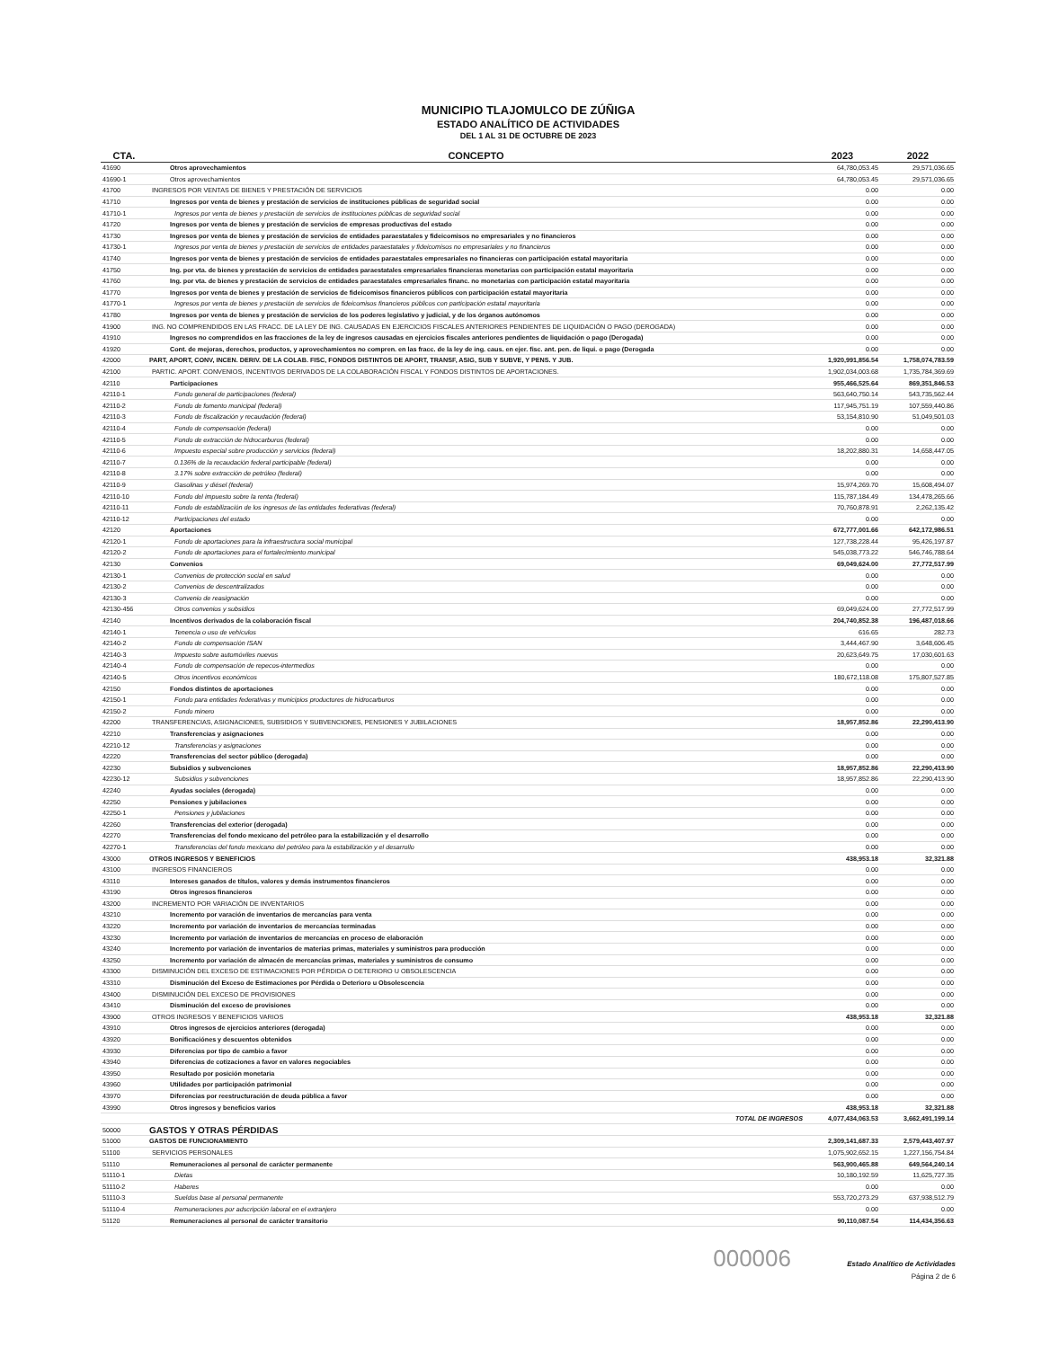MUNICIPIO TLAJOMULCO DE ZÚÑIGA
ESTADO ANALÍTICO DE ACTIVIDADES
DEL 1 AL 31 DE OCTUBRE DE 2023
| CTA. | CONCEPTO | 2023 | 2022 |
| --- | --- | --- | --- |
| 41690 | Otros aprovechamientos | 64,780,053.45 | 29,571,036.65 |
| 41690-1 | Otros aprovechamientos | 64,780,053.45 | 29,571,036.65 |
| 41700 | INGRESOS POR VENTAS DE BIENES Y PRESTACIÓN DE SERVICIOS | 0.00 | 0.00 |
| 41710 | Ingresos por venta de bienes y prestación de servicios de instituciones públicas de seguridad social | 0.00 | 0.00 |
| 41710-1 | Ingresos por venta de bienes y prestación de servicios de instituciones públicas de seguridad social | 0.00 | 0.00 |
| 41720 | Ingresos por venta de bienes y prestación de servicios de empresas productivas del estado | 0.00 | 0.00 |
| 41730 | Ingresos por venta de bienes y prestación de servicios de entidades paraestatales y fideicomisos no empresariales y no financieros | 0.00 | 0.00 |
| 41730-1 | Ingresos por venta de bienes y prestación de servicios de entidades paraestatales y fideicomisos no empresariales y no financieros | 0.00 | 0.00 |
| 41740 | Ingresos por venta de bienes y prestación de servicios de entidades paraestatales empresariales no financieras con participación estatal mayoritaria | 0.00 | 0.00 |
| 41750 | Ing. por vta. de bienes y prestación de servicios de entidades paraestatales empresariales financieras monetarias con participación estatal mayoritaria | 0.00 | 0.00 |
| 41760 | Ing. por vta. de bienes y prestación de servicios de entidades paraestatales empresariales financ. no monetarias con participación estatal mayoritaria | 0.00 | 0.00 |
| 41770 | Ingresos por venta de bienes y prestación de servicios de fideicomisos financieros públicos con participación estatal mayoritaria | 0.00 | 0.00 |
| 41770-1 | Ingresos por venta de bienes y prestación de servicios de fideicomisos financieros públicos con participación estatal mayoritaria | 0.00 | 0.00 |
| 41780 | Ingresos por venta de bienes y prestación de servicios de los poderes legislativo y judicial, y de los órganos autónomos | 0.00 | 0.00 |
| 41900 | ING. NO COMPRENDIDOS EN LAS FRACC. DE LA LEY DE ING. CAUSADAS EN EJERCICIOS FISCALES ANTERIORES PENDIENTES DE LIQUIDACIÓN O PAGO (DEROGADA) | 0.00 | 0.00 |
| 41910 | Ingresos no comprendidos en las fracciones de la ley de ingresos causadas en ejercicios fiscales anteriores pendientes de liquidación o pago (Derogada) | 0.00 | 0.00 |
| 41920 | Cont. de mejoras, derechos, productos, y aprovechamientos no compren. en las fracc. de la ley de ing. caus. en ejer. fisc. ant. pen. de liqui. o pago (Derogada | 0.00 | 0.00 |
| 42000 | PART, APORT, CONV, INCEN. DERIV. DE LA COLAB. FISC, FONDOS DISTINTOS DE APORT, TRANSF, ASIG, SUB Y SUBVE, Y PENS. Y JUB. | 1,920,991,856.54 | 1,758,074,783.59 |
| 42100 | PARTIC. APORT. CONVENIOS, INCENTIVOS DERIVADOS DE LA COLABORACIÓN FISCAL Y FONDOS DISTINTOS DE APORTACIONES. | 1,902,034,003.68 | 1,735,784,369.69 |
| 42110 | Participaciones | 955,466,525.64 | 869,351,846.53 |
| 42110-1 | Fondo general de participaciones (federal) | 563,640,750.14 | 543,735,562.44 |
| 42110-2 | Fondo de fomento municipal (federal) | 117,945,751.19 | 107,559,440.86 |
| 42110-3 | Fondo de fiscalización y recaudación (federal) | 53,154,810.90 | 51,049,501.03 |
| 42110-4 | Fondo de compensación (federal) | 0.00 | 0.00 |
| 42110-5 | Fondo de extracción de hidrocarburos (federal) | 0.00 | 0.00 |
| 42110-6 | Impuesto especial sobre producción y servicios (federal) | 18,202,880.31 | 14,658,447.05 |
| 42110-7 | 0.136% de la recaudación federal participable (federal) | 0.00 | 0.00 |
| 42110-8 | 3.17% sobre extracción de petróleo (federal) | 0.00 | 0.00 |
| 42110-9 | Gasolinas y diésel (federal) | 15,974,269.70 | 15,608,494.07 |
| 42110-10 | Fondo del impuesto sobre la renta (federal) | 115,787,184.49 | 134,478,265.66 |
| 42110-11 | Fondo de estabilización de los ingresos de las entidades federativas (federal) | 70,760,878.91 | 2,262,135.42 |
| 42110-12 | Participaciones del estado | 0.00 | 0.00 |
| 42120 | Aportaciones | 672,777,001.66 | 642,172,986.51 |
| 42120-1 | Fondo de aportaciones para la infraestructura social municipal | 127,738,228.44 | 95,426,197.87 |
| 42120-2 | Fondo de aportaciones para el fortalecimiento municipal | 545,038,773.22 | 546,746,788.64 |
| 42130 | Convenios | 69,049,624.00 | 27,772,517.99 |
| 42130-1 | Convenios de protección social en salud | 0.00 | 0.00 |
| 42130-2 | Convenios de descentralizados | 0.00 | 0.00 |
| 42130-3 | Convenio de reasignación | 0.00 | 0.00 |
| 42130-456 | Otros convenios y subsidios | 69,049,624.00 | 27,772,517.99 |
| 42140 | Incentivos derivados de la colaboración fiscal | 204,740,852.38 | 196,487,018.66 |
| 42140-1 | Tenencia o uso de vehículos | 616.65 | 282.73 |
| 42140-2 | Fondo de compensación ISAN | 3,444,467.90 | 3,648,606.45 |
| 42140-3 | Impuesto sobre automóviles nuevos | 20,623,649.75 | 17,030,601.63 |
| 42140-4 | Fondo de compensación de repecos-intermedios | 0.00 | 0.00 |
| 42140-5 | Otros incentivos económicos | 180,672,118.08 | 175,807,527.85 |
| 42150 | Fondos distintos de aportaciones | 0.00 | 0.00 |
| 42150-1 | Fondo para entidades federativas y municipios productores de hidrocarburos | 0.00 | 0.00 |
| 42150-2 | Fondo minero | 0.00 | 0.00 |
| 42200 | TRANSFERENCIAS, ASIGNACIONES, SUBSIDIOS Y SUBVENCIONES, PENSIONES Y JUBILACIONES | 18,957,852.86 | 22,290,413.90 |
| 42210 | Transferencias y asignaciones | 0.00 | 0.00 |
| 42210-12 | Transferencias y asignaciones | 0.00 | 0.00 |
| 42220 | Transferencias del sector público (derogada) | 0.00 | 0.00 |
| 42230 | Subsidios y subvenciones | 18,957,852.86 | 22,290,413.90 |
| 42230-12 | Subsidios y subvenciones | 18,957,852.86 | 22,290,413.90 |
| 42240 | Ayudas sociales (derogada) | 0.00 | 0.00 |
| 42250 | Pensiones y jubilaciones | 0.00 | 0.00 |
| 42250-1 | Pensiones y jubilaciones | 0.00 | 0.00 |
| 42260 | Transferencias del exterior (derogada) | 0.00 | 0.00 |
| 42270 | Transferencias del fondo mexicano del petróleo para la estabilización y el desarrollo | 0.00 | 0.00 |
| 42270-1 | Transferencias del fondo mexicano del petróleo para la estabilización y el desarrollo | 0.00 | 0.00 |
| 43000 | OTROS INGRESOS Y BENEFICIOS | 438,953.18 | 32,321.88 |
| 43100 | INGRESOS FINANCIEROS | 0.00 | 0.00 |
| 43110 | Intereses ganados de títulos, valores y demás instrumentos financieros | 0.00 | 0.00 |
| 43190 | Otros ingresos financieros | 0.00 | 0.00 |
| 43200 | INCREMENTO POR VARIACIÓN DE INVENTARIOS | 0.00 | 0.00 |
| 43210 | Incremento por varación de inventarios de mercancías para venta | 0.00 | 0.00 |
| 43220 | Incremento por variación de inventarios de mercancías terminadas | 0.00 | 0.00 |
| 43230 | Incremento por variación de inventarios de mercancías en proceso de elaboración | 0.00 | 0.00 |
| 43240 | Incremento por variación de inventarios de materias primas, materiales y suministros para producción | 0.00 | 0.00 |
| 43250 | Incremento por variación de almacén de mercancías primas, materiales y suministros de consumo | 0.00 | 0.00 |
| 43300 | DISMINUCIÓN DEL EXCESO DE ESTIMACIONES POR PÉRDIDA O DETERIORO U OBSOLESCENCIA | 0.00 | 0.00 |
| 43310 | Disminución del Exceso de Estimaciones por Pérdida o Deterioro u Obsolescencia | 0.00 | 0.00 |
| 43400 | DISMINUCIÓN DEL EXCESO DE PROVISIONES | 0.00 | 0.00 |
| 43410 | Disminución del exceso de provisiones | 0.00 | 0.00 |
| 43900 | OTROS INGRESOS Y BENEFICIOS VARIOS | 438,953.18 | 32,321.88 |
| 43910 | Otros ingresos de ejercicios anteriores (derogada) | 0.00 | 0.00 |
| 43920 | Bonificaciónes y descuentos obtenidos | 0.00 | 0.00 |
| 43930 | Diferencias por tipo de cambio a favor | 0.00 | 0.00 |
| 43940 | Diferencias de cotizaciones a favor en valores negociables | 0.00 | 0.00 |
| 43950 | Resultado por posición monetaria | 0.00 | 0.00 |
| 43960 | Utilidades por participación patrimonial | 0.00 | 0.00 |
| 43970 | Diferencias por reestructuración de deuda pública a favor | 0.00 | 0.00 |
| 43990 | Otros ingresos y beneficios varios | 438,953.18 | 32,321.88 |
| | TOTAL DE INGRESOS | 4,077,434,063.53 | 3,662,491,199.14 |
| 50000 | GASTOS Y OTRAS PÉRDIDAS | | |
| 51000 | GASTOS DE FUNCIONAMIENTO | 2,309,141,687.33 | 2,579,443,407.97 |
| 51100 | SERVICIOS PERSONALES | 1,075,902,652.15 | 1,227,156,754.84 |
| 51110 | Remuneraciones al personal de carácter permanente | 563,900,465.88 | 649,564,240.14 |
| 51110-1 | Dietas | 10,180,192.59 | 11,625,727.35 |
| 51110-2 | Haberes | 0.00 | 0.00 |
| 51110-3 | Sueldos base al personal permanente | 553,720,273.29 | 637,938,512.79 |
| 51110-4 | Remuneraciones por adscripción laboral en el extranjero | 0.00 | 0.00 |
| 51120 | Remuneraciones al personal de carácter transitorio | 90,110,087.54 | 114,434,356.63 |
000006 Estado Analítico de Actividades
Página 2 de 6